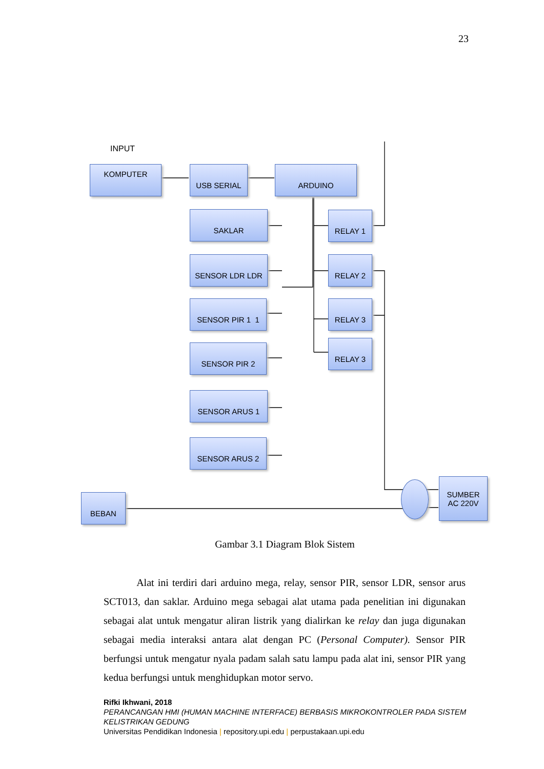23
INPUT
KOMPUTER USB SERIAL ARDUINO
SAKLAR
SENSOR LDR LDR
SENSOR PIR 1 1
SENSOR PIR 2
SENSOR ARUS 1
SENSOR ARUS 2
RELAY 1
RELAY 2
RELAY 3
RELAY 3
BEBAN
SUMBER
AC 220V
Gambar 3.1 Diagram Blok Sistem
Alat ini terdiri dari arduino mega, relay, sensor PIR, sensor LDR, sensor arus SCT013, dan saklar. Arduino mega sebagai alat utama pada penelitian ini digunakan sebagai alat untuk mengatur aliran listrik yang dialirkan ke relay dan juga digunakan sebagai media interaksi antara alat dengan PC (Personal Computer). Sensor PIR berfungsi untuk mengatur nyala padam salah satu lampu pada alat ini, sensor PIR yang kedua berfungsi untuk menghidupkan motor servo.
Rifki Ikhwani, 2018
PERANCANGAN HMI (HUMAN MACHINE INTERFACE) BERBASIS MIKROKONTROLER PADA SISTEM
KELISTRIKAN GEDUNG
Universitas Pendidikan Indonesia | repository.upi.edu | perpustakaan.upi.edu